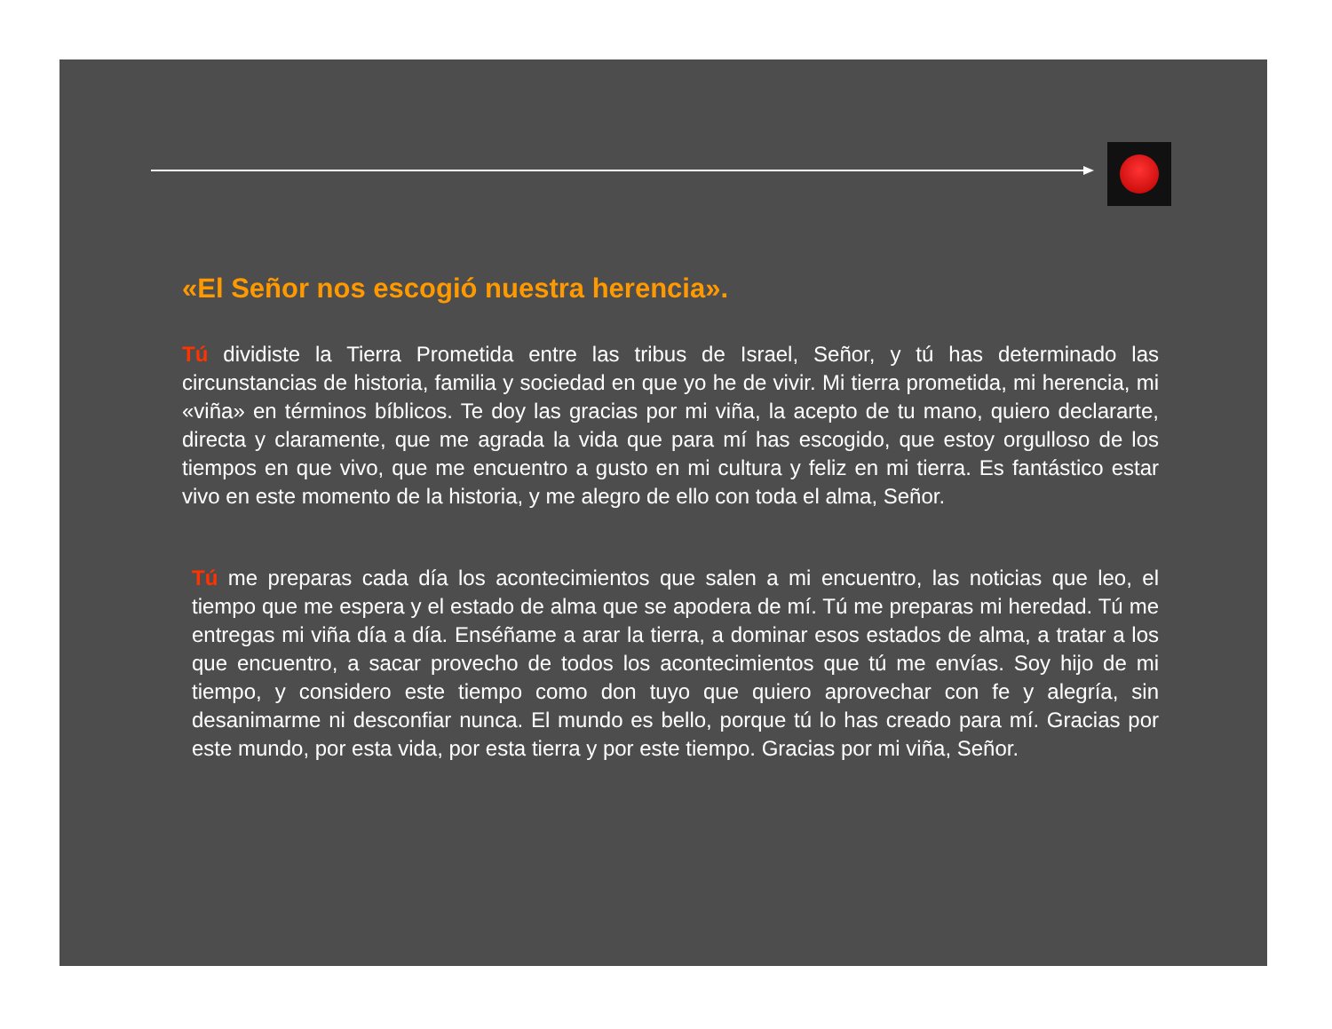«El Señor nos escogió nuestra herencia».
Tú dividiste la Tierra Prometida entre las tribus de Israel, Señor, y tú has determinado las circunstancias de historia, familia y sociedad en que yo he de vivir. Mi tierra prometida, mi herencia, mi «viña» en términos bíblicos. Te doy las gracias por mi viña, la acepto de tu mano, quiero declararte, directa y claramente, que me agrada la vida que para mí has escogido, que estoy orgulloso de los tiempos en que vivo, que me encuentro a gusto en mi cultura y feliz en mi tierra. Es fantástico estar vivo en este momento de la historia, y me alegro de ello con toda el alma, Señor.
Tú me preparas cada día los acontecimientos que salen a mi encuentro, las noticias que leo, el tiempo que me espera y el estado de alma que se apodera de mí. Tú me preparas mi heredad. Tú me entregas mi viña día a día. Enséñame a arar la tierra, a dominar esos estados de alma, a tratar a los que encuentro, a sacar provecho de todos los acontecimientos que tú me envías. Soy hijo de mi tiempo, y considero este tiempo como don tuyo que quiero aprovechar con fe y alegría, sin desanimarme ni desconfiar nunca. El mundo es bello, porque tú lo has creado para mí. Gracias por este mundo, por esta vida, por esta tierra y por este tiempo. Gracias por mi viña, Señor.